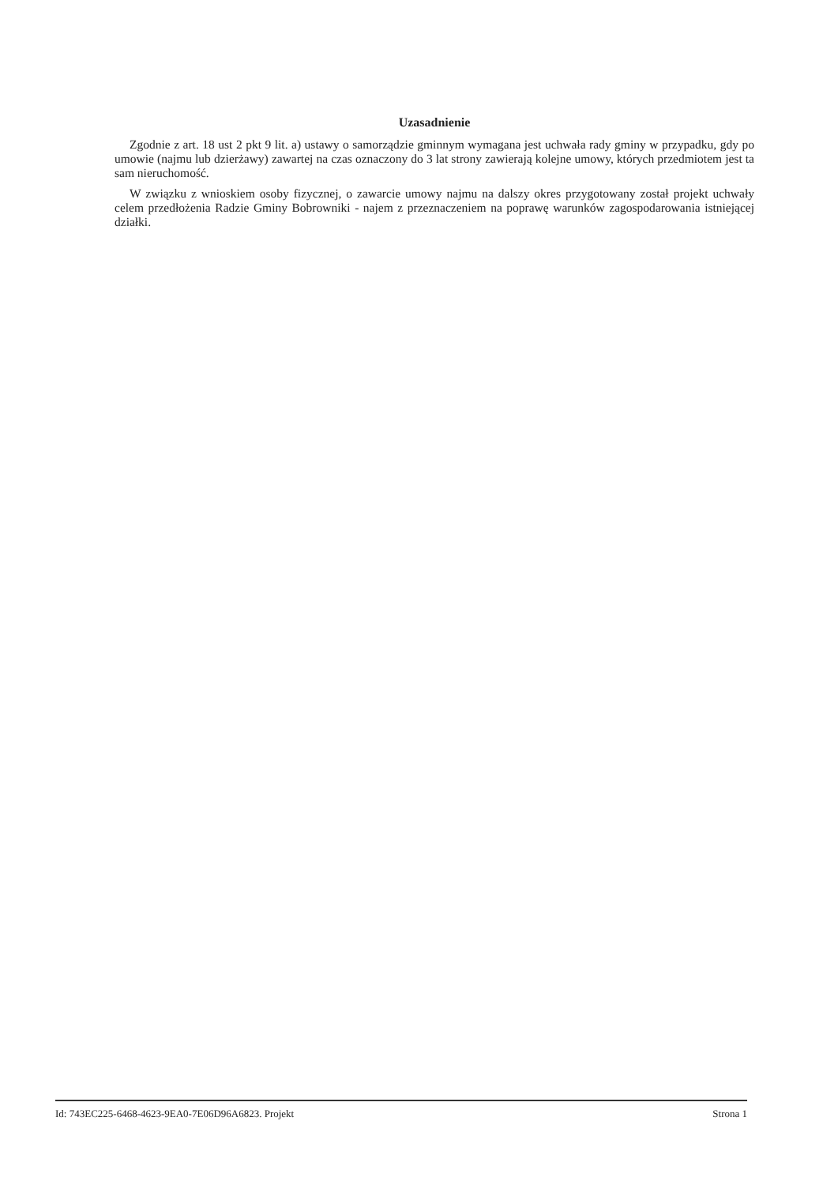Uzasadnienie
Zgodnie z art. 18 ust 2 pkt 9 lit. a) ustawy o samorządzie gminnym wymagana jest uchwała rady gminy w przypadku, gdy po umowie (najmu lub dzierżawy) zawartej na czas oznaczony do 3 lat strony zawierają kolejne umowy, których przedmiotem jest ta sam nieruchomość.
W związku z wnioskiem osoby fizycznej, o zawarcie umowy najmu na dalszy okres przygotowany został projekt uchwały celem przedłożenia Radzie Gminy Bobrowniki - najem z przeznaczeniem na poprawę warunków zagospodarowania istniejącej działki.
Id: 743EC225-6468-4623-9EA0-7E06D96A6823. Projekt Strona 1